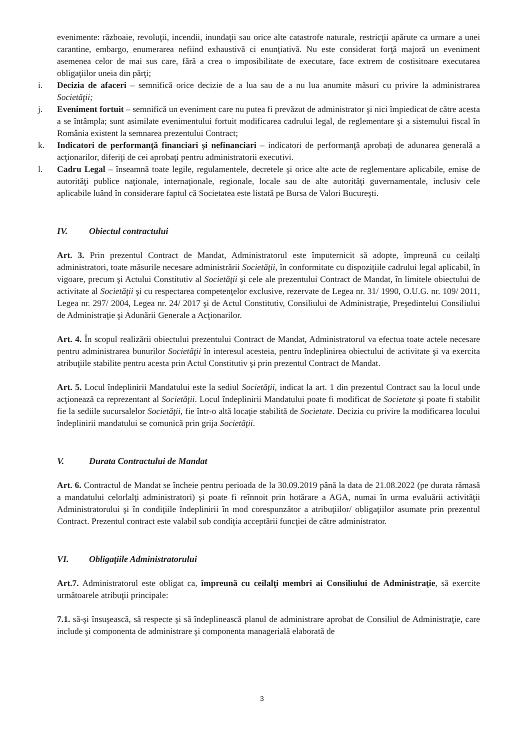evenimente: războaie, revoluţii, incendii, inundaţii sau orice alte catastrofe naturale, restricţii apărute ca urmare a unei carantine, embargo, enumerarea nefiind exhaustivă ci enunţiativă. Nu este considerat forţă majoră un eveniment asemenea celor de mai sus care, fără a crea o imposibilitate de executare, face extrem de costisitoare executarea obligaţiilor uneia din părţi;
i. Decizia de afaceri – semnifică orice decizie de a lua sau de a nu lua anumite măsuri cu privire la administrarea Societăţii;
j. Eveniment fortuit – semnifică un eveniment care nu putea fi prevăzut de administrator şi nici împiedicat de către acesta a se întâmpla; sunt asimilate evenimentului fortuit modificarea cadrului legal, de reglementare şi a sistemului fiscal în România existent la semnarea prezentului Contract;
k. Indicatori de performanţă financiari şi nefinanciari – indicatori de performanţă aprobaţi de adunarea generală a acţionarilor, diferiţi de cei aprobaţi pentru administratorii executivi.
l. Cadru Legal – înseamnă toate legile, regulamentele, decretele şi orice alte acte de reglementare aplicabile, emise de autorităţi publice naţionale, internaţionale, regionale, locale sau de alte autorităţi guvernamentale, inclusiv cele aplicabile luând în considerare faptul că Societatea este listată pe Bursa de Valori Bucureşti.
IV. Obiectul contractului
Art. 3. Prin prezentul Contract de Mandat, Administratorul este împuternicit să adopte, împreună cu ceilalţi administratori, toate măsurile necesare administrării Societăţii, în conformitate cu dispoziţiile cadrului legal aplicabil, în vigoare, precum şi Actului Constitutiv al Societăţii şi cele ale prezentului Contract de Mandat, în limitele obiectului de activitate al Societăţii şi cu respectarea competenţelor exclusive, rezervate de Legea nr. 31/ 1990, O.U.G. nr. 109/ 2011, Legea nr. 297/ 2004, Legea nr. 24/ 2017 şi de Actul Constitutiv, Consiliului de Administraţie, Preşedintelui Consiliului de Administraţie şi Adunării Generale a Acţionarilor.
Art. 4. În scopul realizării obiectului prezentului Contract de Mandat, Administratorul va efectua toate actele necesare pentru administrarea bunurilor Societăţii în interesul acesteia, pentru îndeplinirea obiectului de activitate şi va exercita atribuţiile stabilite pentru acesta prin Actul Constitutiv şi prin prezentul Contract de Mandat.
Art. 5. Locul îndeplinirii Mandatului este la sediul Societăţii, indicat la art. 1 din prezentul Contract sau la locul unde acţionează ca reprezentant al Societăţii. Locul îndeplinirii Mandatului poate fi modificat de Societate şi poate fi stabilit fie la sediile sucursalelor Societăţii, fie într-o altă locaţie stabilită de Societate. Decizia cu privire la modificarea locului îndeplinirii mandatului se comunică prin grija Societăţii.
V. Durata Contractului de Mandat
Art. 6. Contractul de Mandat se încheie pentru perioada de la 30.09.2019 până la data de 21.08.2022 (pe durata rămasă a mandatului celorlalţi administratori) şi poate fi reînnoit prin hotărare a AGA, numai în urma evaluării activităţii Administratorului şi în condiţiile îndeplinirii în mod corespunzător a atribuţiilor/ obligaţiilor asumate prin prezentul Contract. Prezentul contract este valabil sub condiţia acceptării funcţiei de către administrator.
VI. Obligaţiile Administratorului
Art.7. Administratorul este obligat ca, împreună cu ceilalţi membri ai Consiliului de Administraţie, să exercite următoarele atribuţii principale:
7.1. să-şi însuşească, să respecte şi să îndeplinească planul de administrare aprobat de Consiliul de Administraţie, care include şi componenta de administrare şi componenta managerială elaborată de
3